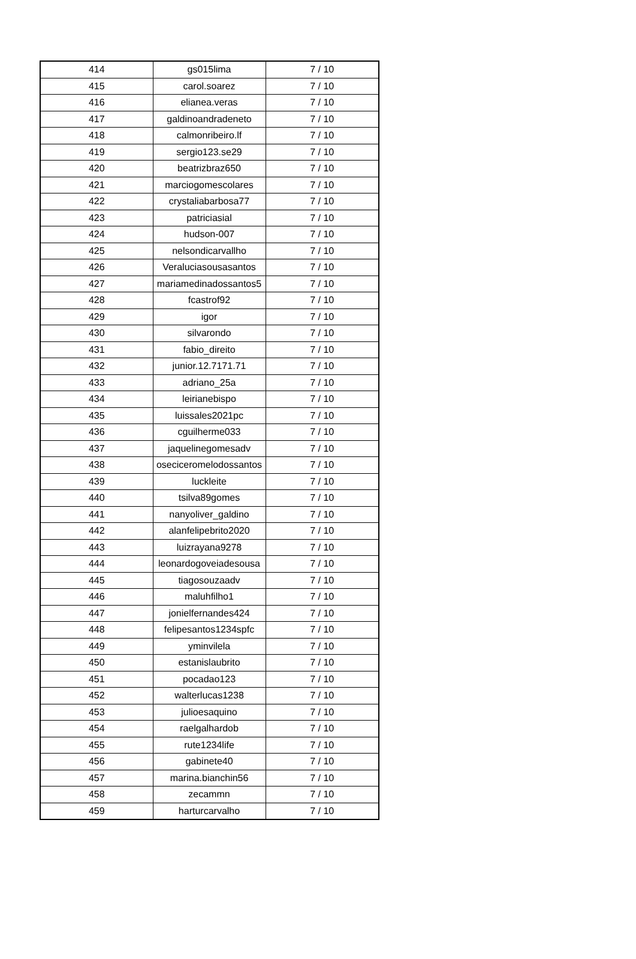| 414 | gs015lima | 7 / 10 |
| 415 | carol.soarez | 7 / 10 |
| 416 | elianea.veras | 7 / 10 |
| 417 | galdinoandradeneto | 7 / 10 |
| 418 | calmonribeiro.lf | 7 / 10 |
| 419 | sergio123.se29 | 7 / 10 |
| 420 | beatrizbraz650 | 7 / 10 |
| 421 | marciogomescolares | 7 / 10 |
| 422 | crystaliabarbosa77 | 7 / 10 |
| 423 | patriciasial | 7 / 10 |
| 424 | hudson-007 | 7 / 10 |
| 425 | nelsondicarvallho | 7 / 10 |
| 426 | Veraluciasousasantos | 7 / 10 |
| 427 | mariamedinadossantos5 | 7 / 10 |
| 428 | fcastrof92 | 7 / 10 |
| 429 | igor | 7 / 10 |
| 430 | silvarondo | 7 / 10 |
| 431 | fabio_direito | 7 / 10 |
| 432 | junior.12.7171.71 | 7 / 10 |
| 433 | adriano_25a | 7 / 10 |
| 434 | leirianebispo | 7 / 10 |
| 435 | luissales2021pc | 7 / 10 |
| 436 | cguilherme033 | 7 / 10 |
| 437 | jaquelinegomesadv | 7 / 10 |
| 438 | oseciceromelodossantos | 7 / 10 |
| 439 | luckleite | 7 / 10 |
| 440 | tsilva89gomes | 7 / 10 |
| 441 | nanyoliver_galdino | 7 / 10 |
| 442 | alanfelipebrito2020 | 7 / 10 |
| 443 | luizrayana9278 | 7 / 10 |
| 444 | leonardogoveiadesousa | 7 / 10 |
| 445 | tiagosouzaadv | 7 / 10 |
| 446 | maluhfilho1 | 7 / 10 |
| 447 | jonielfernandes424 | 7 / 10 |
| 448 | felipesantos1234spfc | 7 / 10 |
| 449 | yminvilela | 7 / 10 |
| 450 | estanislaubrito | 7 / 10 |
| 451 | pocadao123 | 7 / 10 |
| 452 | walterlucas1238 | 7 / 10 |
| 453 | julioesaquino | 7 / 10 |
| 454 | raelgalhardob | 7 / 10 |
| 455 | rute1234life | 7 / 10 |
| 456 | gabinete40 | 7 / 10 |
| 457 | marina.bianchin56 | 7 / 10 |
| 458 | zecammn | 7 / 10 |
| 459 | harturcarvalho | 7 / 10 |